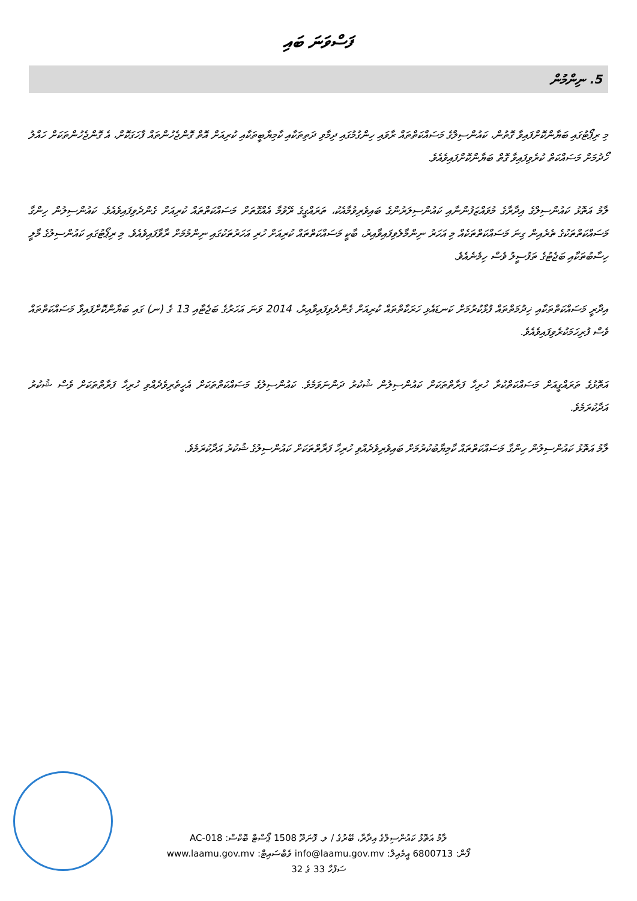ފަސްވަނަ ބައި
5. ނިންމުން
މި ރިޕޯޓުގައި ބަޔާންކޮށްފައިވާ ގޮތުން، ކައުންސިލްގެ މަސައްކަތްތައް ރާވައި ހިންގުމުގައި ދިމާވި ދަތިތަކާއި ކާމިޔާބީތަކާއި ކުރިއަށް އޮތް ގޮންޖެހުންތައް ފާހަގަކޮށް، އެ ގޮންޖެހުންތަކަށް ހައްލު ހޯދުމަށް މަސައްކަތް ކުރެވިފައިވާ ގޮތް ބަޔާންކޮށްފައިވެއެވެ.
ލާމު އަތޮޅު ކައުންސިލްގެ އިދާރާގެ މުވައްޒަފުންނާއި ކައުންސިލަރުންގެ ބައިވެރިވުމާއެކު، ތަރައްގީގެ ރޭވުމާ އެއްގޮތަށް މަސައްކަތްތައް ކުރިއަށް ގެންދެވިފައިވެއެވެ. ކައުންސިލުން ހިންގާ މަސައްކަތްތަކުގެ ތެރެއިން ގިނަ މަސައްކަތްތަކެއް މި އަހަރު ނިންމާލެވިފައިވާއިރު، ބާކީ މަސައްކަތްތައް ކުރިއަށް ހުރި އަހަރުތަކުގައި ނިންމުމަށް ރާވާފައިވެއެވެ. މި ރިޕޯޓުގައި ކައުންސިލުގެ މާލީ ހިސާބުތަކާއި ބަޖެޓުގެ ތަފުސީލު ވެސް ހިމެނެއެވެ.
އިދާރީ މަސައްކަތްތަކާއި ޚިދުމަތްތައް ފުޅާކުރުމަށް ކަނޑައެޅި ހަރަކާތްތައް ކުރިއަށް ގެންދެވިފައިވާއިރު، 2014 ވަނަ އަހަރުގެ ބަޖެޓާއި 13 ގެ (ނ) ގައި ބަޔާންކޮށްފައިވާ މަސައްކަތްތައް ވެސް ފުރިހަމަކުރެވިފައިވެއެވެ.
އަތޮޅުގެ ތަރައްގީއަށް މަސައްކަތްކުރާ ހުރިހާ ފަރާތްތަކަށް ކައުންސިލުން ޝުކުރު ދަންނަވަމެވެ. ކައުންސިލުގެ މަސައްކަތްތަކަށް އެހީތެރިވެދެއްވި ހުރިހާ ފަރާތްތަކަށް ވެސް ޝުކުރު އަދާކުރަމެވެ.
ލާމު އަތޮޅު ކައުންސިލުން ހިންގާ މަސައްކަތްތައް ކާމިޔާބުކުރުމަށް ބައިވެރިވެދެއްވި ހުރިހާ ފަރާތްތަކަށް ކައުންސިލުގެ ޝުކުރު އަދާކުރަމެވެ.
ލާމު އަތޮޅު ކައުންސިލްގެ އިދާރާ، ބޭރުގެ / ލ. ފޮނަދޫ 1508 ޕޯސްޓް ބޮކްސް: AC-018
ފޯން: 6800713 އީމެއިލް: info@laamu.gov.mv ވެބްސައިޓް: www.laamu.gov.mv
ސަފްހާ 33 ގެ 32